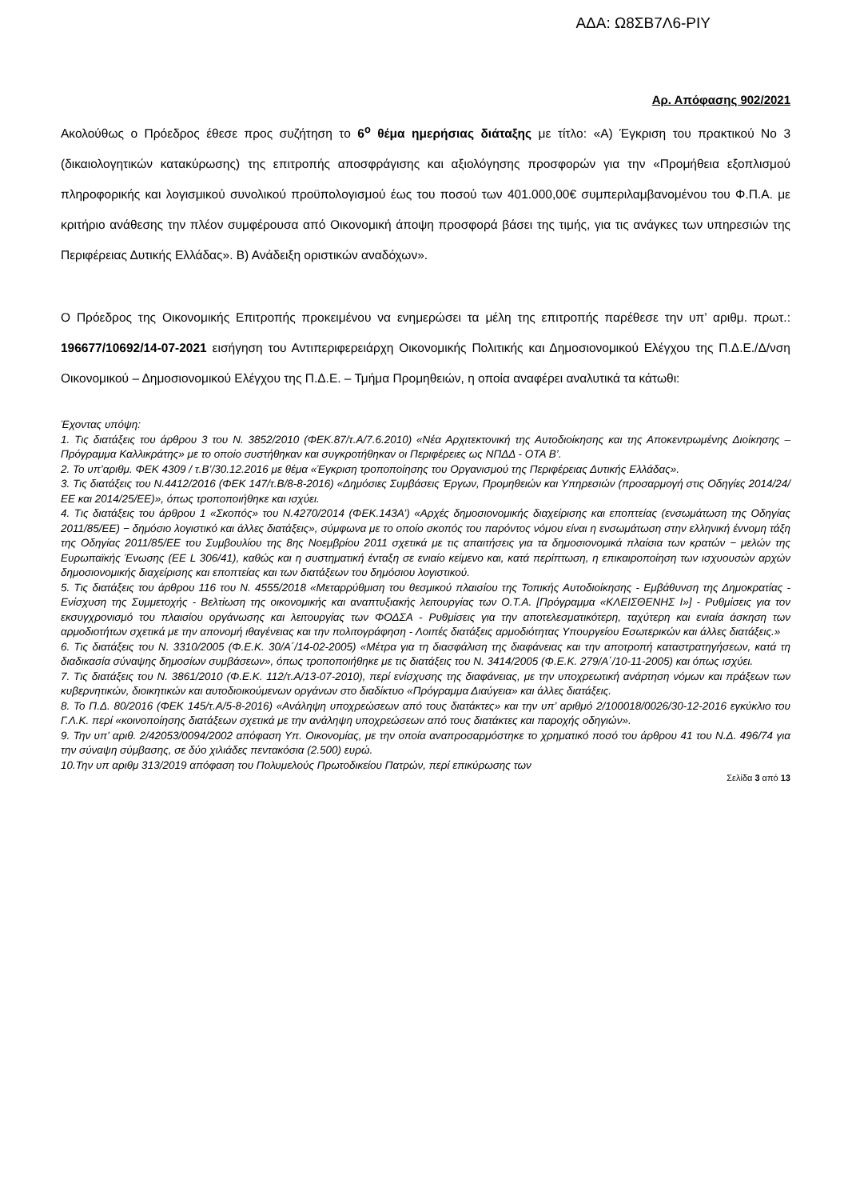ΑΔΑ: Ω8ΣΒ7Λ6-ΡΙΥ
Αρ. Απόφασης 902/2021
Ακολούθως ο Πρόεδρος έθεσε προς συζήτηση το 6<sup>ο</sup> θέμα ημερήσιας διάταξης με τίτλο: «Α) Έγκριση του πρακτικού Νο 3 (δικαιολογητικών κατακύρωσης) της επιτροπής αποσφράγισης και αξιολόγησης προσφορών για την «Προμήθεια εξοπλισμού πληροφορικής και λογισμικού συνολικού προϋπολογισμού έως του ποσού των 401.000,00€ συμπεριλαμβανομένου του Φ.Π.Α. με κριτήριο ανάθεσης την πλέον συμφέρουσα από Οικονομική άποψη προσφορά βάσει της τιμής, για τις ανάγκες των υπηρεσιών της Περιφέρειας Δυτικής Ελλάδας». Β) Ανάδειξη οριστικών αναδόχων».
Ο Πρόεδρος της Οικονομικής Επιτροπής προκειμένου να ενημερώσει τα μέλη της επιτροπής παρέθεσε την υπ’ αριθμ. πρωτ.: 196677/10692/14-07-2021 εισήγηση του Αντιπεριφερειάρχη Οικονομικής Πολιτικής και Δημοσιονομικού Ελέγχου της Π.Δ.Ε./Δ/νση Οικονομικού – Δημοσιονομικού Ελέγχου της Π.Δ.Ε. – Τμήμα Προμηθειών, η οποία αναφέρει αναλυτικά τα κάτωθι:
Έχοντας υπόψη:
1. Τις διατάξεις του άρθρου 3 του Ν. 3852/2010 (ΦΕΚ.87/τ.Α/7.6.2010) «Νέα Αρχιτεκτονική της Αυτοδιοίκησης και της Αποκεντρωμένης Διοίκησης – Πρόγραμμα Καλλικράτης» με το οποίο συστήθηκαν και συγκροτήθηκαν οι Περιφέρειες ως ΝΠΔΔ - ΟΤΑ Β’.
2. Το υπ’αριθμ. ΦΕΚ 4309 / τ.Β’/30.12.2016 με θέμα «Έγκριση τροποποίησης του Οργανισμού της Περιφέρειας Δυτικής Ελλάδας».
3. Τις διατάξεις του Ν.4412/2016 (ΦΕΚ 147/τ.Β/8-8-2016) «Δημόσιες Συμβάσεις Έργων, Προμηθειών και Υπηρεσιών (προσαρμογή στις Οδηγίες 2014/24/ΕΕ και 2014/25/ΕΕ)», όπως τροποποιήθηκε και ισχύει.
4. Τις διατάξεις του άρθρου 1 «Σκοπός» του Ν.4270/2014 (ΦΕΚ.143Α’) «Αρχές δημοσιονομικής διαχείρισης και εποπτείας (ενσωμάτωση της Οδηγίας 2011/85/ΕΕ) − δημόσιο λογιστικό και άλλες διατάξεις», σύμφωνα με το οποίο σκοπός του παρόντος νόμου είναι η ενσωμάτωση στην ελληνική έννομη τάξη της Οδηγίας 2011/85/ΕΕ του Συμβουλίου της 8ης Νοεμβρίου 2011 σχετικά με τις απαιτήσεις για τα δημοσιονομικά πλαίσια των κρατών − μελών της Ευρωπαϊκής Ένωσης (ΕΕ L 306/41), καθώς και η συστηματική ένταξη σε ενιαίο κείμενο και, κατά περίπτωση, η επικαιροποίηση των ισχυουσών αρχών δημοσιονομικής διαχείρισης και εποπτείας και των διατάξεων του δημόσιου λογιστικού.
5. Τις διατάξεις του άρθρου 116 του Ν. 4555/2018 «Μεταρρύθμιση του θεσμικού πλαισίου της Τοπικής Αυτοδιοίκησης - Εμβάθυνση της Δημοκρατίας - Ενίσχυση της Συμμετοχής - Βελτίωση της οικονομικής και αναπτυξιακής λειτουργίας των Ο.Τ.Α. [Πρόγραμμα «ΚΛΕΙΣΘΕΝΗΣ Ι»] - Ρυθμίσεις για τον εκσυγχρονισμό του πλαισίου οργάνωσης και λειτουργίας των ΦΟΔΣΑ - Ρυθμίσεις για την αποτελεσματικότερη, ταχύτερη και ενιαία άσκηση των αρμοδιοτήτων σχετικά με την απονομή ιθαγένειας και την πολιτογράφηση - Λοιπές διατάξεις αρμοδιότητας Υπουργείου Εσωτερικών και άλλες διατάξεις.»
6. Τις διατάξεις του Ν. 3310/2005 (Φ.Ε.Κ. 30/Α΄/14-02-2005) «Μέτρα για τη διασφάλιση της διαφάνειας και την αποτροπή καταστρατηγήσεων, κατά τη διαδικασία σύναψης δημοσίων συμβάσεων», όπως τροποποιήθηκε με τις διατάξεις του Ν. 3414/2005 (Φ.Ε.Κ. 279/Α΄/10-11-2005) και όπως ισχύει.
7. Τις διατάξεις του Ν. 3861/2010 (Φ.Ε.Κ. 112/τ.Α/13-07-2010), περί ενίσχυσης της διαφάνειας, με την υποχρεωτική ανάρτηση νόμων και πράξεων των κυβερνητικών, διοικητικών και αυτοδιοικούμενων οργάνων στο διαδίκτυο «Πρόγραμμα Διαύγεια» και άλλες διατάξεις.
8. Το Π.Δ. 80/2016 (ΦΕΚ 145/τ.Α/5-8-2016) «Ανάληψη υποχρεώσεων από τους διατάκτες» και την υπ’ αριθμό 2/100018/0026/30-12-2016 εγκύκλιο του Γ.Λ.Κ. περί «κοινοποίησης διατάξεων σχετικά με την ανάληψη υποχρεώσεων από τους διατάκτες και παροχής οδηγιών».
9. Την υπ’ αριθ. 2/42053/0094/2002 απόφαση Υπ. Οικονομίας, με την οποία αναπροσαρμόστηκε το χρηματικό ποσό του άρθρου 41 του Ν.Δ. 496/74 για την σύναψη σύμβασης, σε δύο χιλιάδες πεντακόσια (2.500) ευρώ.
10.Την υπ αριθμ 313/2019 απόφαση του Πολυμελούς Πρωτοδικείου Πατρών, περί επικύρωσης των
Σελίδα 3 από 13